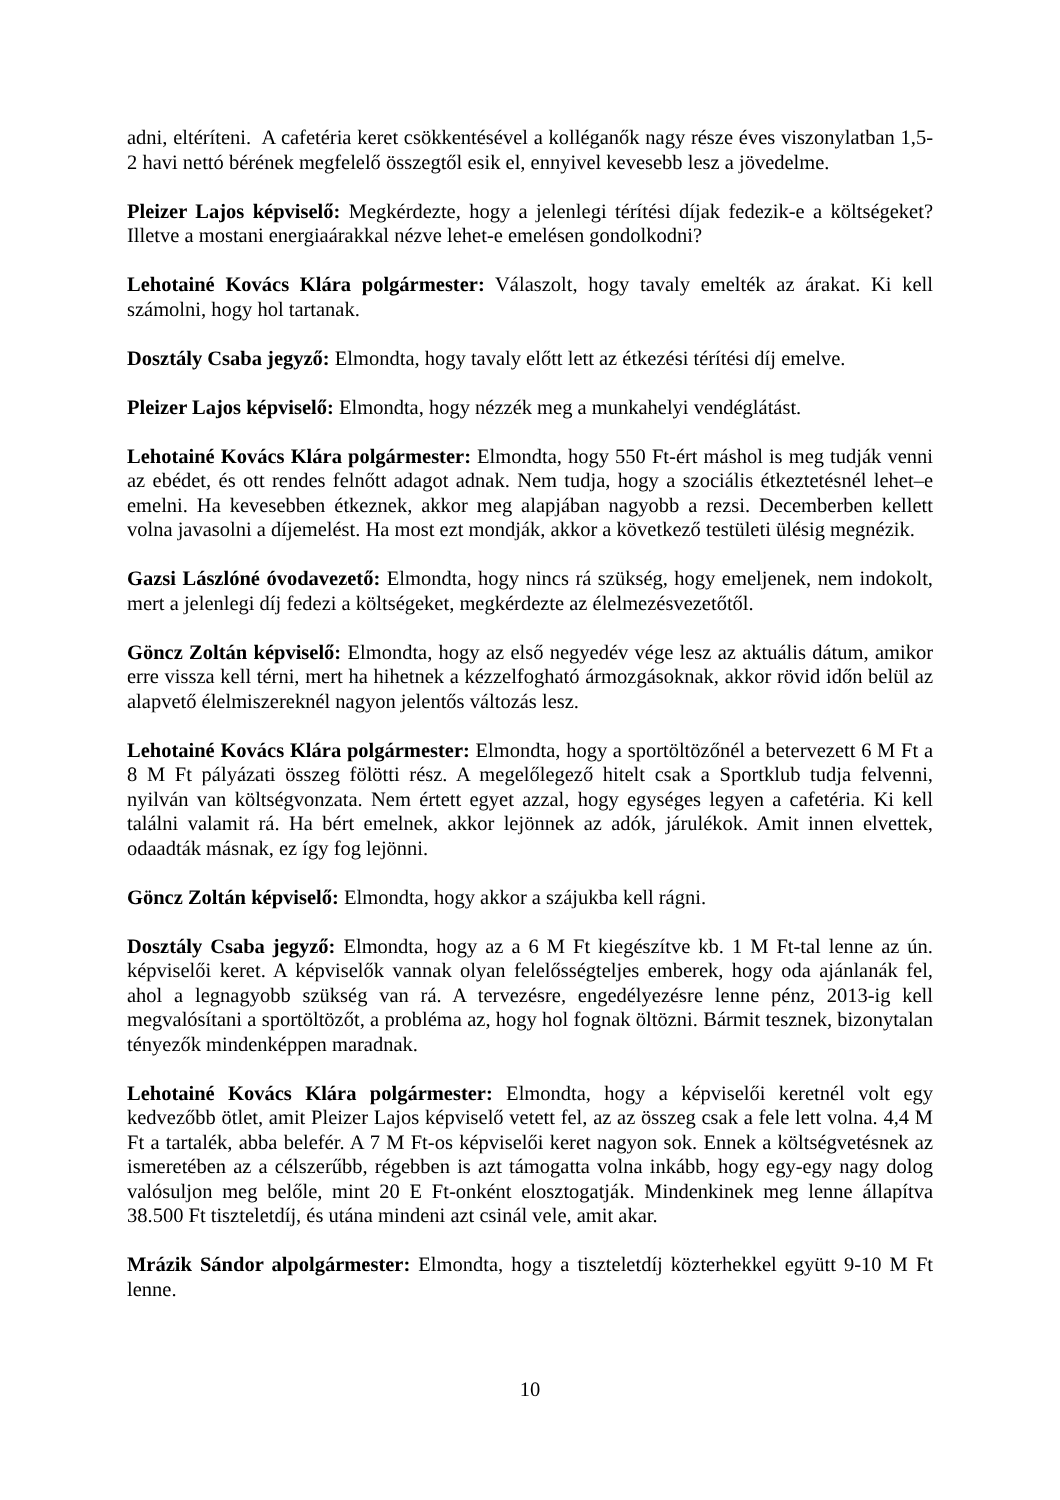adni, eltéríteni. A cafetéria keret csökkentésével a kolléganők nagy része éves viszonylatban 1,5-2 havi nettó bérének megfelelő összegtől esik el, ennyivel kevesebb lesz a jövedelme.
Pleizer Lajos képviselő: Megkérdezte, hogy a jelenlegi térítési díjak fedezik-e a költségeket? Illetve a mostani energiaárakkal nézve lehet-e emelésen gondolkodni?
Lehotainé Kovács Klára polgármester: Válaszolt, hogy tavaly emelték az árakat. Ki kell számolni, hogy hol tartanak.
Dosztály Csaba jegyző: Elmondta, hogy tavaly előtt lett az étkezési térítési díj emelve.
Pleizer Lajos képviselő: Elmondta, hogy nézzék meg a munkahelyi vendéglátást.
Lehotainé Kovács Klára polgármester: Elmondta, hogy 550 Ft-ért máshol is meg tudják venni az ebédet, és ott rendes felnőtt adagot adnak. Nem tudja, hogy a szociális étkeztetésnél lehet–e emelni. Ha kevesebben étkeznek, akkor meg alapjában nagyobb a rezsi. Decemberben kellett volna javasolni a díjemelést. Ha most ezt mondják, akkor a következő testületi ülésig megnézik.
Gazsi Lászlóné óvodavezető: Elmondta, hogy nincs rá szükség, hogy emeljenek, nem indokolt, mert a jelenlegi díj fedezi a költségeket, megkérdezte az élelmezésvezetőtől.
Göncz Zoltán képviselő: Elmondta, hogy az első negyedév vége lesz az aktuális dátum, amikor erre vissza kell térni, mert ha hihetnek a kézzelfogható ármozgásoknak, akkor rövid időn belül az alapvető élelmiszereknél nagyon jelentős változás lesz.
Lehotainé Kovács Klára polgármester: Elmondta, hogy a sportöltözőnél a betervezett 6 M Ft a 8 M Ft pályázati összeg fölötti rész. A megelőlegező hitelt csak a Sportklub tudja felvenni, nyilván van költségvonzata. Nem értett egyet azzal, hogy egységes legyen a cafetéria. Ki kell találni valamit rá. Ha bért emelnek, akkor lejönnek az adók, járulékok. Amit innen elvettek, odaadták másnak, ez így fog lejönni.
Göncz Zoltán képviselő: Elmondta, hogy akkor a szájukba kell rágni.
Dosztály Csaba jegyző: Elmondta, hogy az a 6 M Ft kiegészítve kb. 1 M Ft-tal lenne az ún. képviselői keret. A képviselők vannak olyan felelősségteljes emberek, hogy oda ajánlanák fel, ahol a legnagyobb szükség van rá. A tervezésre, engedélyezésre lenne pénz, 2013-ig kell megvalósítani a sportöltözőt, a probléma az, hogy hol fognak öltözni. Bármit tesznek, bizonytalan tényezők mindenképpen maradnak.
Lehotainé Kovács Klára polgármester: Elmondta, hogy a képviselői keretnél volt egy kedvezőbb ötlet, amit Pleizer Lajos képviselő vetett fel, az az összeg csak a fele lett volna. 4,4 M Ft a tartalék, abba belefér. A 7 M Ft-os képviselői keret nagyon sok. Ennek a költségvetésnek az ismeretében az a célszerűbb, régebben is azt támogatta volna inkább, hogy egy-egy nagy dolog valósuljon meg belőle, mint 20 E Ft-onként elosztogatják. Mindenkinek meg lenne állapítva 38.500 Ft tiszteletdíj, és utána mindeni azt csinál vele, amit akar.
Mrázik Sándor alpolgármester: Elmondta, hogy a tiszteletdíj közterhekkel együtt 9-10 M Ft lenne.
10